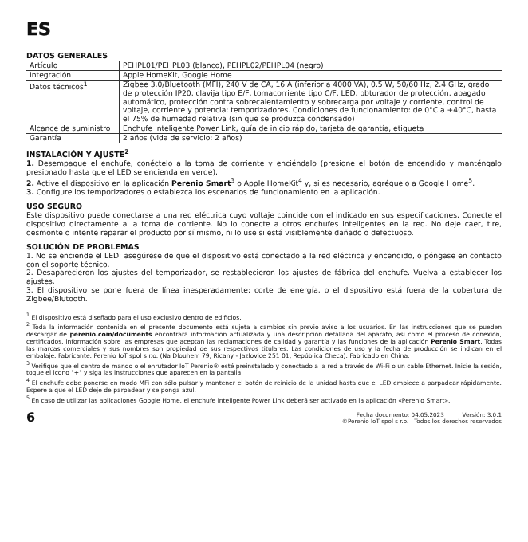ES
DATOS GENERALES
| Artículo | PEHPL01/PEHPL03 (blanco), PEHPL02/PEHPL04 (negro) |
| Integración | Apple HomeKit, Google Home |
| Datos técnicos<sup>1</sup> | Zigbee 3.0/Bluetooth (MFI), 240 V de CA, 16 A (inferior a 4000 VA), 0.5 W, 50/60 Hz, 2.4 GHz, grado de protección IP20, clavija tipo E/F, tomacorriente tipo C/F, LED, obturador de protección, apagado automático, protección contra sobrecalentamiento y sobrecarga por voltaje y corriente, control de voltaje, corriente y potencia; temporizadores. Condiciones de funcionamiento: de 0°C a +40°C, hasta el 75% de humedad relativa (sin que se produzca condensado) |
| Alcance de suministro | Enchufe inteligente Power Link, guía de inicio rápido, tarjeta de garantía, etiqueta |
| Garantía | 2 años (vida de servicio: 2 años) |
INSTALACIÓN Y AJUSTE<sup>2</sup>
1. Desempaque el enchufe, conéctelo a la toma de corriente y enciéndalo (presione el botón de encendido y manténgalo presionado hasta que el LED se encienda en verde).
2. Active el dispositivo en la aplicación Perenio Smart<sup>3</sup> o Apple HomeKit<sup>4</sup> y, si es necesario, agréguelo a Google Home<sup>5</sup>.
3. Configure los temporizadores o establezca los escenarios de funcionamiento en la aplicación.
USO SEGURO
Este dispositivo puede conectarse a una red eléctrica cuyo voltaje coincide con el indicado en sus especificaciones. Conecte el dispositivo directamente a la toma de corriente. No lo conecte a otros enchufes inteligentes en la red. No deje caer, tire, desmonte o intente reparar el producto por sí mismo, ni lo use si está visiblemente dañado o defectuoso.
SOLUCIÓN DE PROBLEMAS
1. No se enciende el LED: asegúrese de que el dispositivo está conectado a la red eléctrica y encendido, o póngase en contacto con el soporte técnico.
2. Desaparecieron los ajustes del temporizador, se restablecieron los ajustes de fábrica del enchufe. Vuelva a establecer los ajustes.
3. El dispositivo se pone fuera de línea inesperadamente: corte de energía, o el dispositivo está fuera de la cobertura de Zigbee/Blutooth.
<sup>1</sup> El dispositivo está diseñado para el uso exclusivo dentro de edificios.
<sup>2</sup> Toda la información contenida en el presente documento está sujeta a cambios sin previo aviso a los usuarios. En las instrucciones que se pueden descargar de perenio.com/documents encontrará información actualizada y una descripción detallada del aparato, así como el proceso de conexión, certificados, información sobre las empresas que aceptan las reclamaciones de calidad y garantía y las funciones de la aplicación Perenio Smart. Todas las marcas comerciales y sus nombres son propiedad de sus respectivos titulares. Las condiciones de uso y la fecha de producción se indican en el embalaje. Fabricante: Perenio IoT spol s r.o. (Na Dlouhem 79, Ricany - Jazlovice 251 01, República Checa). Fabricado en China.
<sup>3</sup> Verifique que el centro de mando o el enrutador IoT Perenio® esté preinstalado y conectado a la red a través de Wi-Fi o un cable Ethernet. Inicie la sesión, toque el icono "+" y siga las instrucciones que aparecen en la pantalla.
<sup>4</sup> El enchufe debe ponerse en modo MFi con sólo pulsar y mantener el botón de reinicio de la unidad hasta que el LED empiece a parpadear rápidamente. Espere a que el LED deje de parpadear y se ponga azul.
<sup>5</sup> En caso de utilizar las aplicaciones Google Home, el enchufe inteligente Power Link deberá ser activado en la aplicación «Perenio Smart».
6 Fecha documento: 04.05.2023 Versión: 3.0.1
©Perenio IoT spol s r.o. Todos los derechos reservados